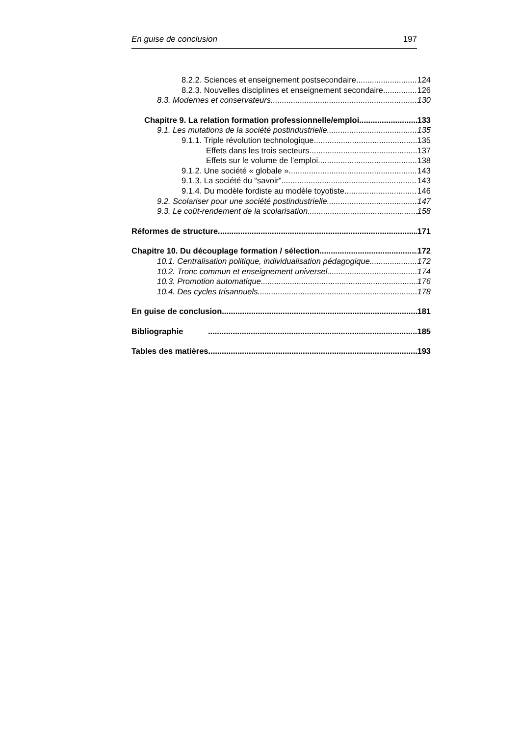En guise de conclusion 197
8.2.2. Sciences et enseignement postsecondaire 124
8.2.3. Nouvelles disciplines et enseignement secondaire 126
8.3. Modernes et conservateurs 130
Chapitre 9. La relation formation professionnelle/emploi 133
9.1. Les mutations de la société postindustrielle 135
9.1.1. Triple révolution technologique 135
Effets dans les trois secteurs 137
Effets sur le volume de l’emploi 138
9.1.2. Une société « globale » 143
9.1.3. La société du “savoir” 143
9.1.4. Du modèle fordiste au modèle toyotiste 146
9.2. Scolariser pour une société postindustrielle 147
9.3. Le coût-rendement de la scolarisation 158
Réformes de structure 171
Chapitre 10. Du découplage formation / sélection 172
10.1. Centralisation politique, individualisation pédagogique 172
10.2. Tronc commun et enseignement universel 174
10.3. Promotion automatique 176
10.4. Des cycles trisannuels 178
En guise de conclusion 181
Bibliographie 185
Tables des matières 193